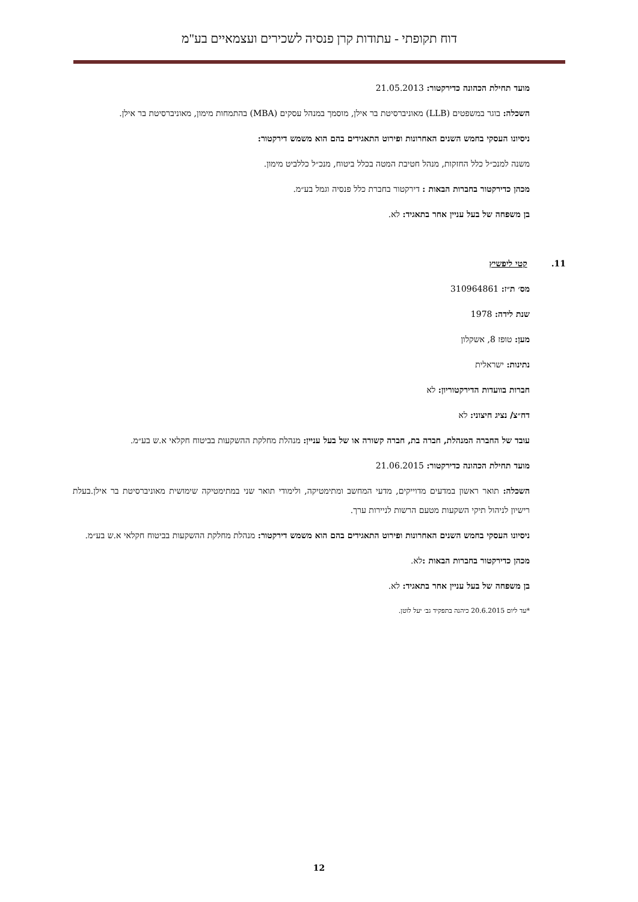דוח תקופתי - עתודות קרן פנסיה לשכירים ועצמאיים בע"מ
מועד תחילת הכהונה כדירקטור: 21.05.2013
השכלה: בוגר במשפטים (LLB) מאוניברסיטת בר אילן, מוסמך במנהל עסקים (MBA) בהתמחות מימון, מאוניברסיטת בר אילן.
ניסיונו העסקי בחמש השנים האחרונות ופירוט התאגידים בהם הוא משמש דירקטור:
משנה למנכ״ל כלל החזקות, מנהל חטיבת המטה בכלל ביטוח, מנכ״ל כללביט מימון.
מכהן כדירקטור בחברות הבאות : דירקטור בחברת כלל פנסיה וגמל בע״מ.
בן משפחה של בעל עניין אחר בתאגיד: לא.
11. קטי ליפשיץ
מס׳ ת״ז: 310964861
שנת לידה: 1978
מען: טופז 8, אשקלון
נתינות: ישראלית
חברות בוועדות הדירקטוריון: לא
דח״צ/ נציג חיצוני: לא
עובד של החברה המנהלת, חברה בת, חברה קשורה או של בעל עניין: מנהלת מחלקת ההשקעות בביטוח חקלאי א.ש בע״מ.
מועד תחילת הכהונה כדירקטור: 21.06.2015
השכלה: תואר ראשון במדעים מדוייקים, מדעי המחשב ומתימטיקה, ולימודי תואר שני במתימטיקה שימושית מאוניברסיטת בר אילן.בעלת רישיון לניהול תיקי השקעות מטעם הרשות לניירות ערך.
ניסיונו העסקי בחמש השנים האחרונות ופירוט התאגידים בהם הוא משמש דירקטור: מנהלת מחלקת ההשקעות בביטוח חקלאי א.ש בע״מ.
מכהן כדירקטור בחברות הבאות : לא.
בן משפחה של בעל עניין אחר בתאגיד: לא.
*עד ליום 20.6.2015 כיהנה בתפקיד גב׳ יעל לוטן.
12